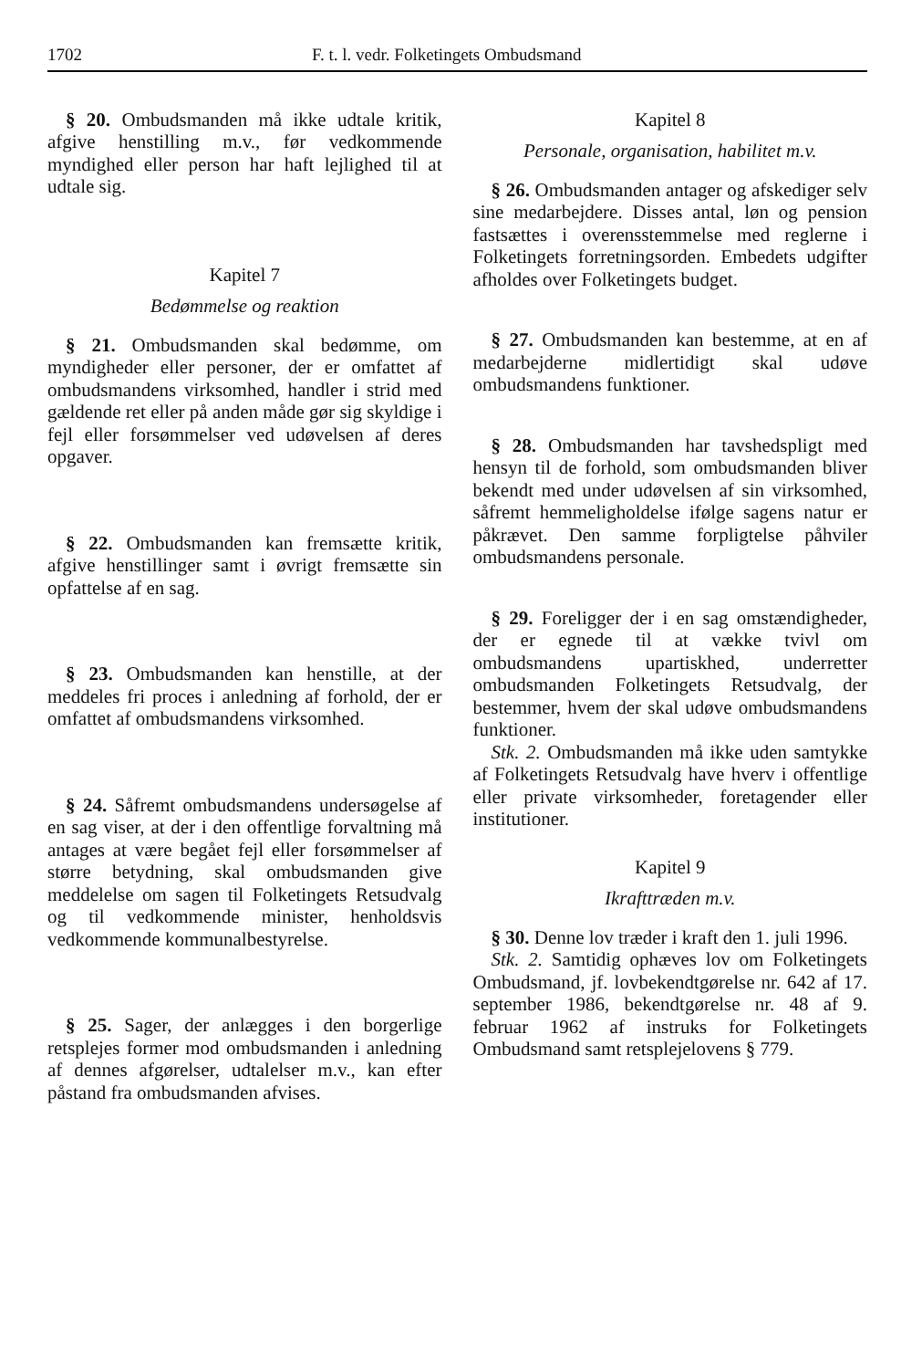1702 F. t. l. vedr. Folketingets Ombudsmand
§ 20. Ombudsmanden må ikke udtale kritik, afgive henstilling m.v., før vedkommende myndighed eller person har haft lejlighed til at udtale sig.
Kapitel 7
Bedømmelse og reaktion
§ 21. Ombudsmanden skal bedømme, om myndigheder eller personer, der er omfattet af ombudsmandens virksomhed, handler i strid med gældende ret eller på anden måde gør sig skyldige i fejl eller forsømmelser ved udøvelsen af deres opgaver.
§ 22. Ombudsmanden kan fremsætte kritik, afgive henstillinger samt i øvrigt fremsætte sin opfattelse af en sag.
§ 23. Ombudsmanden kan henstille, at der meddeles fri proces i anledning af forhold, der er omfattet af ombudsmandens virksomhed.
§ 24. Såfremt ombudsmandens undersøgelse af en sag viser, at der i den offentlige forvaltning må antages at være begået fejl eller forsømmelser af større betydning, skal ombudsmanden give meddelelse om sagen til Folketingets Retsudvalg og til vedkommende minister, henholdsvis vedkommende kommunalbestyrelse.
§ 25. Sager, der anlægges i den borgerlige retsplejes former mod ombudsmanden i anledning af dennes afgørelser, udtalelser m.v., kan efter påstand fra ombudsmanden afvises.
Kapitel 8
Personale, organisation, habilitet m.v.
§ 26. Ombudsmanden antager og afskediger selv sine medarbejdere. Disses antal, løn og pension fastsættes i overensstemmelse med reglerne i Folketingets forretningsorden. Embedets udgifter afholdes over Folketingets budget.
§ 27. Ombudsmanden kan bestemme, at en af medarbejderne midlertidigt skal udøve ombudsmandens funktioner.
§ 28. Ombudsmanden har tavshedspligt med hensyn til de forhold, som ombudsmanden bliver bekendt med under udøvelsen af sin virksomhed, såfremt hemmeligholdelse ifølge sagens natur er påkrævet. Den samme forpligtelse påhviler ombudsmandens personale.
§ 29. Foreligger der i en sag omstændigheder, der er egnede til at vække tvivl om ombudsmandens upartiskhed, underretter ombudsmanden Folketingets Retsudvalg, der bestemmer, hvem der skal udøve ombudsmandens funktioner.
Stk. 2. Ombudsmanden må ikke uden samtykke af Folketingets Retsudvalg have hverv i offentlige eller private virksomheder, foretagender eller institutioner.
Kapitel 9
Ikrafttræden m.v.
§ 30. Denne lov træder i kraft den 1. juli 1996.
Stk. 2. Samtidig ophæves lov om Folketingets Ombudsmand, jf. lovbekendtgørelse nr. 642 af 17. september 1986, bekendtgørelse nr. 48 af 9. februar 1962 af instruks for Folketingets Ombudsmand samt retsplejelovens § 779.